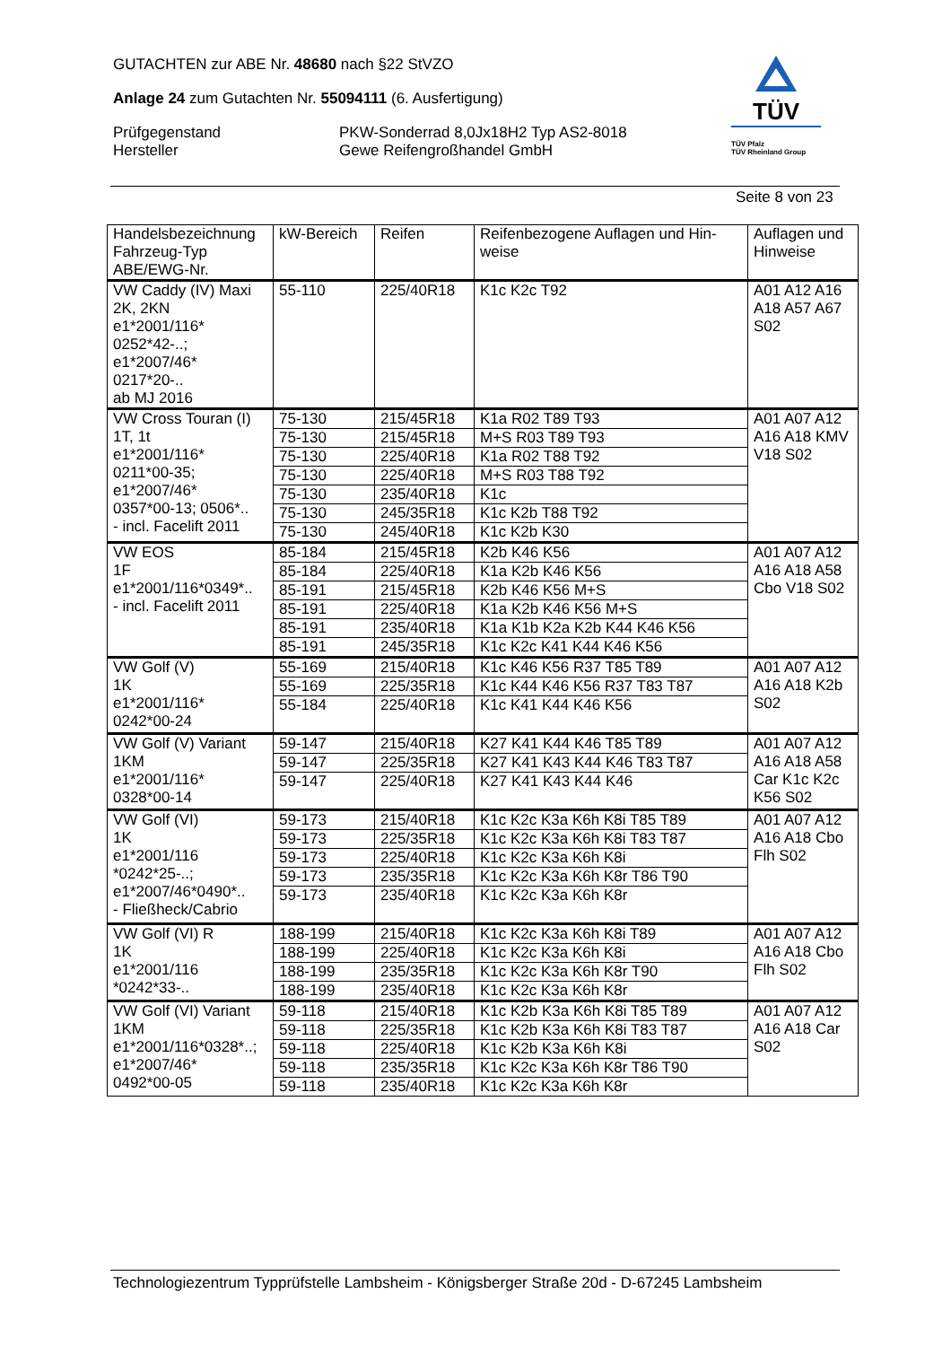GUTACHTEN zur ABE Nr. 48680 nach §22 StVZO
Anlage 24 zum Gutachten Nr. 55094111 (6. Ausfertigung)
Prüfgegenstand PKW-Sonderrad 8,0Jx18H2 Typ AS2-8018
Hersteller Gewe Reifengroßhandel GmbH
TÜV
TÜV Pfalz
TÜV Rheinland Group
Seite 8 von 23
| Handelsbezeichnung Fahrzeug-Typ ABE/EWG-Nr. | kW-Bereich | Reifen | Reifenbezogene Auflagen und Hin- weise | Auflagen und Hinweise |
| --- | --- | --- | --- | --- |
| VW Caddy (IV) Maxi 2K, 2KN e1*2001/116* 0252*42-..; e1*2007/46* 0217*20-.. ab MJ 2016 | 55-110 | 225/40R18 | K1c K2c T92 | A01 A12 A16 A18 A57 A67 S02 |
| VW Cross Touran (I) 1T, 1t e1*2001/116* 0211*00-35; e1*2007/46* 0357*00-13; 0506*.. - incl. Facelift 2011 | 75-130 | 215/45R18 | K1a R02 T89 T93 | A01 A07 A12 A16 A18 KMV V18 S02 |
| | 75-130 | 215/45R18 | M+S R03 T89 T93 | |
| | 75-130 | 225/40R18 | K1a R02 T88 T92 | |
| | 75-130 | 225/40R18 | M+S R03 T88 T92 | |
| | 75-130 | 235/40R18 | K1c | |
| | 75-130 | 245/35R18 | K1c K2b T88 T92 | |
| | 75-130 | 245/40R18 | K1c K2b K30 | |
| VW EOS 1F e1*2001/116*0349*.. - incl. Facelift 2011 | 85-184 | 215/45R18 | K2b K46 K56 | A01 A07 A12 A16 A18 A58 Cbo V18 S02 |
| | 85-184 | 225/40R18 | K1a K2b K46 K56 | |
| | 85-191 | 215/45R18 | K2b K46 K56 M+S | |
| | 85-191 | 225/40R18 | K1a K2b K46 K56 M+S | |
| | 85-191 | 235/40R18 | K1a K1b K2a K2b K44 K46 K56 | |
| | 85-191 | 245/35R18 | K1c K2c K41 K44 K46 K56 | |
| VW Golf (V) 1K e1*2001/116* 0242*00-24 | 55-169 | 215/40R18 | K1c K46 K56 R37 T85 T89 | A01 A07 A12 A16 A18 K2b S02 |
| | 55-169 | 225/35R18 | K1c K44 K46 K56 R37 T83 T87 | |
| | 55-184 | 225/40R18 | K1c K41 K44 K46 K56 | |
| VW Golf (V) Variant 1KM e1*2001/116* 0328*00-14 | 59-147 | 215/40R18 | K27 K41 K44 K46 T85 T89 | A01 A07 A12 A16 A18 A58 Car K1c K2c K56 S02 |
| | 59-147 | 225/35R18 | K27 K41 K43 K44 K46 T83 T87 | |
| | 59-147 | 225/40R18 | K27 K41 K43 K44 K46 | |
| VW Golf (VI) 1K e1*2001/116 *0242*25-..; e1*2007/46*0490*.. - Fließheck/Cabrio | 59-173 | 215/40R18 | K1c K2c K3a K6h K8i T85 T89 | A01 A07 A12 A16 A18 Cbo Flh S02 |
| | 59-173 | 225/35R18 | K1c K2c K3a K6h K8i T83 T87 | |
| | 59-173 | 225/40R18 | K1c K2c K3a K6h K8i | |
| | 59-173 | 235/35R18 | K1c K2c K3a K6h K8r T86 T90 | |
| | 59-173 | 235/40R18 | K1c K2c K3a K6h K8r | |
| VW Golf (VI) R 1K e1*2001/116 *0242*33-.. | 188-199 | 215/40R18 | K1c K2c K3a K6h K8i T89 | A01 A07 A12 A16 A18 Cbo Flh S02 |
| | 188-199 | 225/40R18 | K1c K2c K3a K6h K8i | |
| | 188-199 | 235/35R18 | K1c K2c K3a K6h K8r T90 | |
| | 188-199 | 235/40R18 | K1c K2c K3a K6h K8r | |
| VW Golf (VI) Variant 1KM e1*2001/116*0328*..; e1*2007/46* 0492*00-05 | 59-118 | 215/40R18 | K1c K2b K3a K6h K8i T85 T89 | A01 A07 A12 A16 A18 Car S02 |
| | 59-118 | 225/35R18 | K1c K2b K3a K6h K8i T83 T87 | |
| | 59-118 | 225/40R18 | K1c K2b K3a K6h K8i | |
| | 59-118 | 235/35R18 | K1c K2c K3a K6h K8r T86 T90 | |
| | 59-118 | 235/40R18 | K1c K2c K3a K6h K8r | |
Technologiezentrum Typprüfstelle Lambsheim - Königsberger Straße 20d - D-67245 Lambsheim